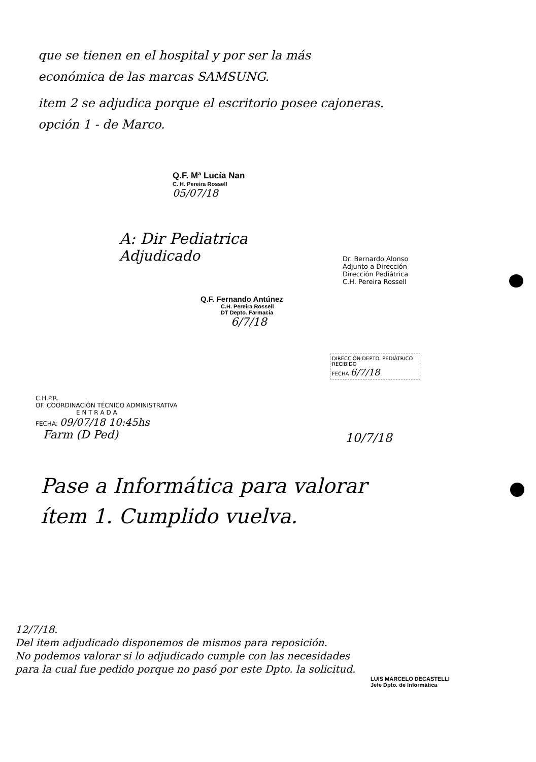que se tienen en el hospital y por ser la más
económica de las marcas SAMSUNG.
item 2 se adjudica porque el escritorio posee cajoneras.
opción 1 - de Marco.
Q.F. Mª Lucía Nan
C. H. Pereira Rossell
05/07/18
A: Dir Pediatrica
Adjudicado
Q.F. Fernando Antúnez
C.H. Pereira Rossell
DT Depto. Farmacia
6/7/18
Dr. Bernardo Alonso
Adjunto a Dirección
Dirección Pediátrica
C.H. Pereira Rossell
DIRECCIÓN DEPTO. PEDIÁTRICO
RECIBIDO
FECHA 6/7/18
C.H.P.R.
OF. COORDINACIÓN TÉCNICO ADMINISTRATIVA
E N T R A D A
FECHA: 09/07/18 10:45hs
Farm (D Ped)
10/7/18
Pase a Informática para valorar
ítem 1. Cumplido vuelva.
12/7/18.
Del item adjudicado disponemos de mismos para reposición.
No podemos valorar si lo adjudicado cumple con las necesidades
para la cual fue pedido porque no pasó por este Dpto. la solicitud.
LUIS MARCELO DECASTELLI
Jefe Dpto. de Informática